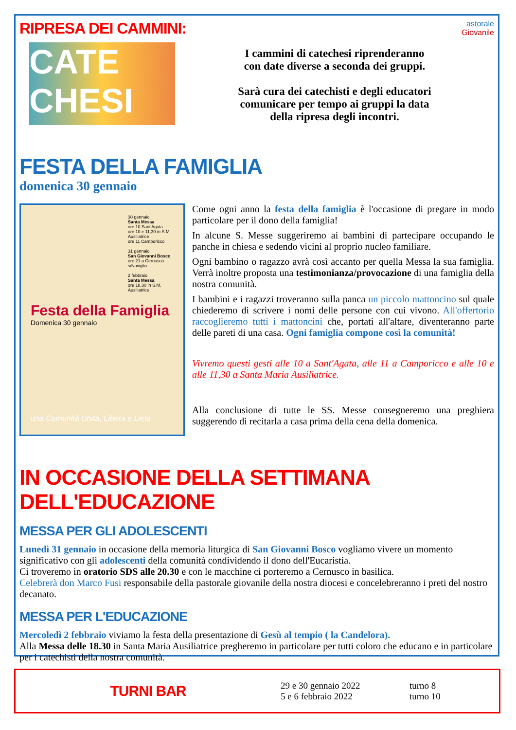RIPRESA DEI CAMMINI:
astorale
Giovanile
CATE
CHESI
I cammini di catechesi riprenderanno
con date diverse a seconda dei gruppi.
Sarà cura dei catechisti e degli educatori
comunicare per tempo ai gruppi la data
della ripresa degli incontri.
FESTA DELLA FAMIGLIA
domenica 30 gennaio
30 gennaio
Santa Messa
ore 10 Sant'Agata
ore 10 e 11,30 in S.M. Ausiliatrice
ore 11 Camporicco
31 gennaio
San Giovanni Bosco
ore 21 a Cernusco s/Naviglio
2 febbraio
Santa Messa
ore 18,30 in S.M. Ausiliatrice
Festa della Famiglia
Domenica 30 gennaio
una Comunità Unita, Libera e Lieta
Come ogni anno la festa della famiglia è l'occasione di pregare in modo particolare per il dono della famiglia!
In alcune S. Messe suggeriremo ai bambini di partecipare occupando le panche in chiesa e sedendo vicini al proprio nucleo familiare.
Ogni bambino o ragazzo avrà così accanto per quella Messa la sua famiglia. Verrà inoltre proposta una testimonianza/provocazione di una famiglia della nostra comunità.
I bambini e i ragazzi troveranno sulla panca un piccolo mattoncino sul quale chiederemo di scrivere i nomi delle persone con cui vivono. All'offertorio raccoglieremo tutti i mattoncini che, portati all'altare, diventeranno parte delle pareti di una casa. Ogni famiglia compone così la comunità!
Vivremo questi gesti alle 10 a Sant'Agata, alle 11 a Camporicco e alle 10 e alle 11,30 a Santa Maria Ausiliatrice.
Alla conclusione di tutte le SS. Messe consegneremo una preghiera suggerendo di recitarla a casa prima della cena della domenica.
IN OCCASIONE DELLA SETTIMANA DELL'EDUCAZIONE
MESSA PER GLI ADOLESCENTI
Lunedì 31 gennaio in occasione della memoria liturgica di San Giovanni Bosco vogliamo vivere un momento significativo con gli adolescenti della comunità condividendo il dono dell'Eucaristia.
Ci troveremo in oratorio SDS alle 20.30 e con le macchine ci porteremo a Cernusco in basilica.
Celebrerà don Marco Fusi responsabile della pastorale giovanile della nostra diocesi e concelebreranno i preti del nostro decanato.
MESSA PER L'EDUCAZIONE
Mercoledì 2 febbraio viviamo la festa della presentazione di Gesù al tempio ( la Candelora).
Alla Messa delle 18.30 in Santa Maria Ausiliatrice pregheremo in particolare per tutti coloro che educano e in particolare per i catechisti della nostra comunità.
TURNI BAR
29 e 30 gennaio 2022
5 e 6 febbraio 2022
turno 8
turno 10